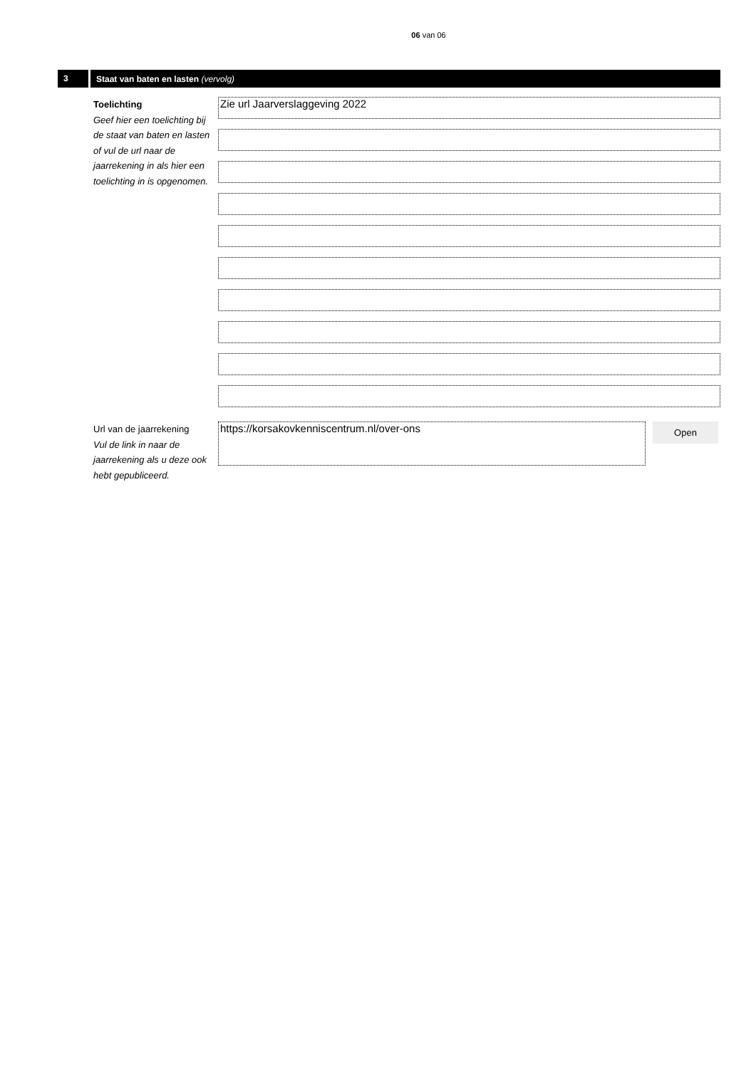06 van 06
3
Staat van baten en lasten (vervolg)
Toelichting
Geef hier een toelichting bij de staat van baten en lasten of vul de url naar de jaarrekening in als hier een toelichting in is opgenomen.
Zie url Jaarverslaggeving 2022
Url van de jaarrekening
Vul de link in naar de jaarrekening als u deze ook hebt gepubliceerd.
https://korsakovkenniscentrum.nl/over-ons
Open